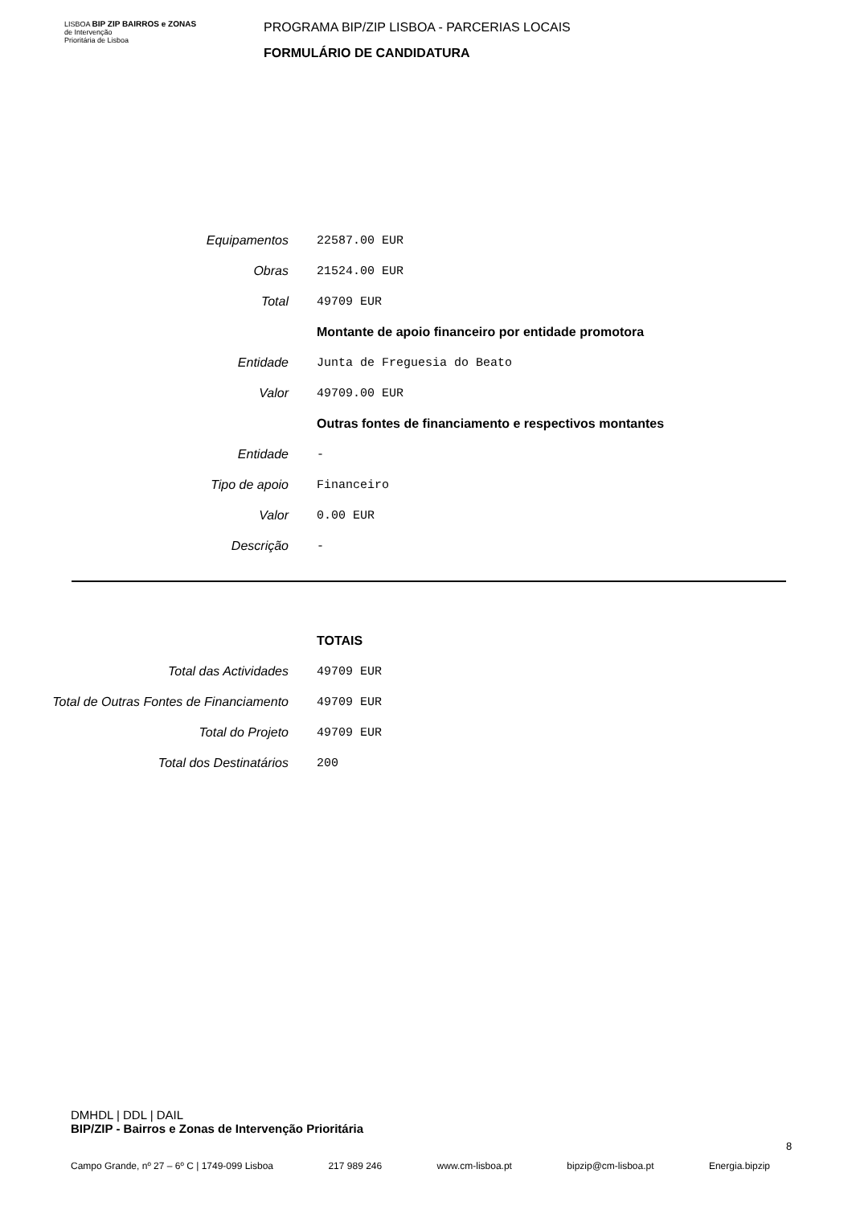LISBOA BIP ZIP BAIRROS e ZONAS
de Intervenção
Prioritária de Lisboa
PROGRAMA BIP/ZIP LISBOA - PARCERIAS LOCAIS
FORMULÁRIO DE CANDIDATURA
| Equipamentos | 22587.00 EUR |
| Obras | 21524.00 EUR |
| Total | 49709 EUR |
| | Montante de apoio financeiro por entidade promotora |
| Entidade | Junta de Freguesia do Beato |
| Valor | 49709.00 EUR |
| | Outras fontes de financiamento e respectivos montantes |
| Entidade | - |
| Tipo de apoio | Financeiro |
| Valor | 0.00 EUR |
| Descrição | - |
| | TOTAIS |
| Total das Actividades | 49709 EUR |
| Total de Outras Fontes de Financiamento | 49709 EUR |
| Total do Projeto | 49709 EUR |
| Total dos Destinatários | 200 |
DMHDL | DDL | DAIL
BIP/ZIP - Bairros e Zonas de Intervenção Prioritária
8
Campo Grande, nº 27 – 6º C | 1749-099 Lisboa 217 989 246 www.cm-lisboa.pt bipzip@cm-lisboa.pt Energia.bipzip